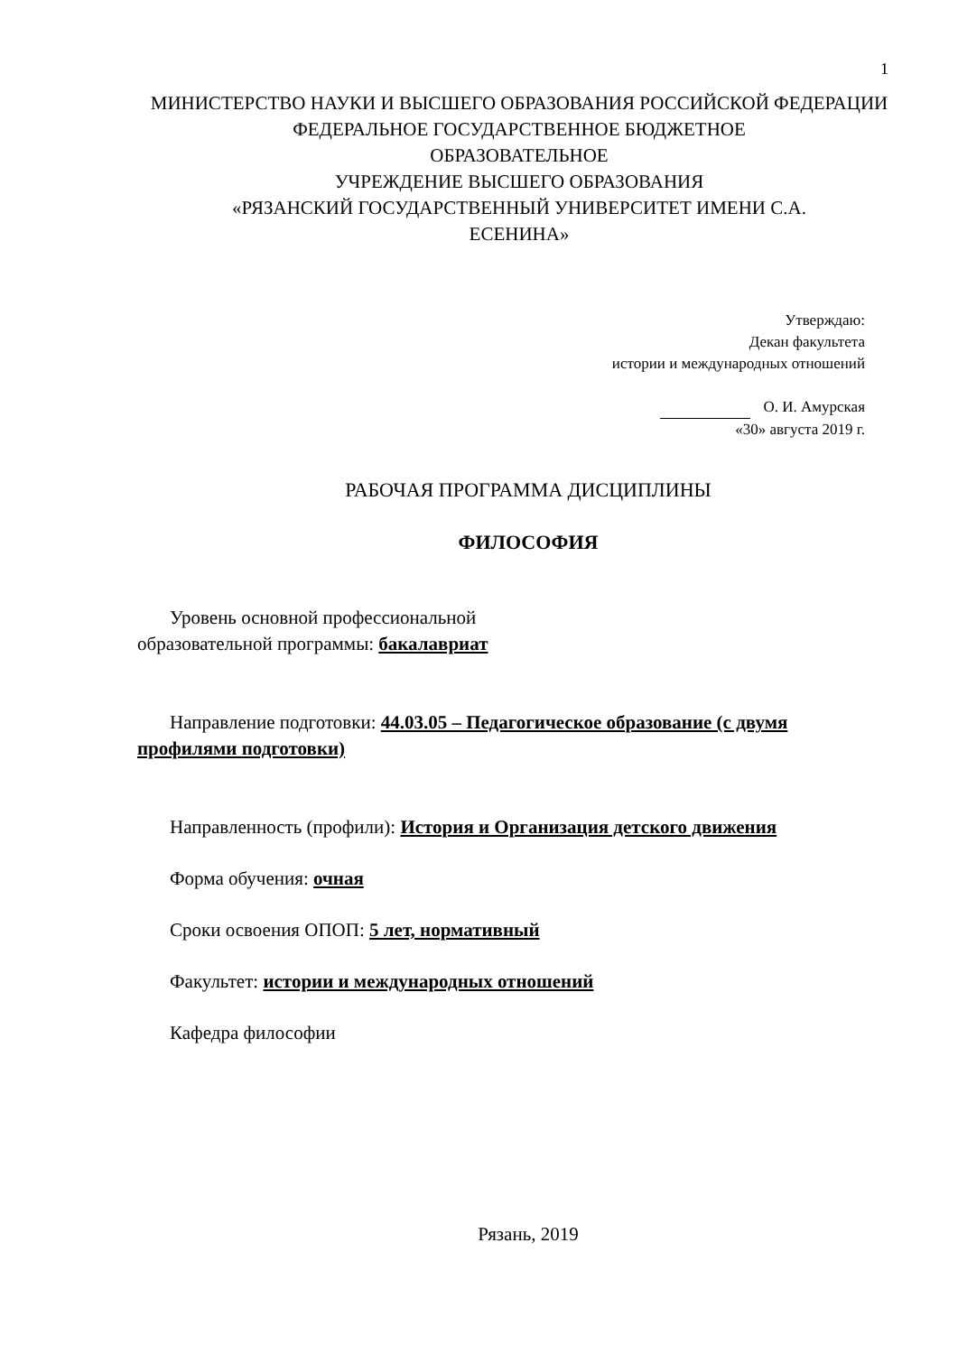1
МИНИСТЕРСТВО НАУКИ И ВЫСШЕГО ОБРАЗОВАНИЯ РОССИЙСКОЙ ФЕДЕРАЦИИ
ФЕДЕРАЛЬНОЕ ГОСУДАРСТВЕННОЕ БЮДЖЕТНОЕ
ОБРАЗОВАТЕЛЬНОЕ
УЧРЕЖДЕНИЕ ВЫСШЕГО ОБРАЗОВАНИЯ
«РЯЗАНСКИЙ ГОСУДАРСТВЕННЫЙ УНИВЕРСИТЕТ ИМЕНИ С.А.
ЕСЕНИНА»
Утверждаю:
Декан факультета
истории и международных отношений
О. И. Амурская
«30» августа 2019 г.
РАБОЧАЯ ПРОГРАММА ДИСЦИПЛИНЫ
ФИЛОСОФИЯ
Уровень основной профессиональной
образовательной программы: бакалавриат
Направление подготовки: 44.03.05 – Педагогическое образование (с двумя профилями подготовки)
Направленность (профили): История и Организация детского движения
Форма обучения: очная
Сроки освоения ОПОП: 5 лет, нормативный
Факультет: истории и международных отношений
Кафедра философии
Рязань, 2019